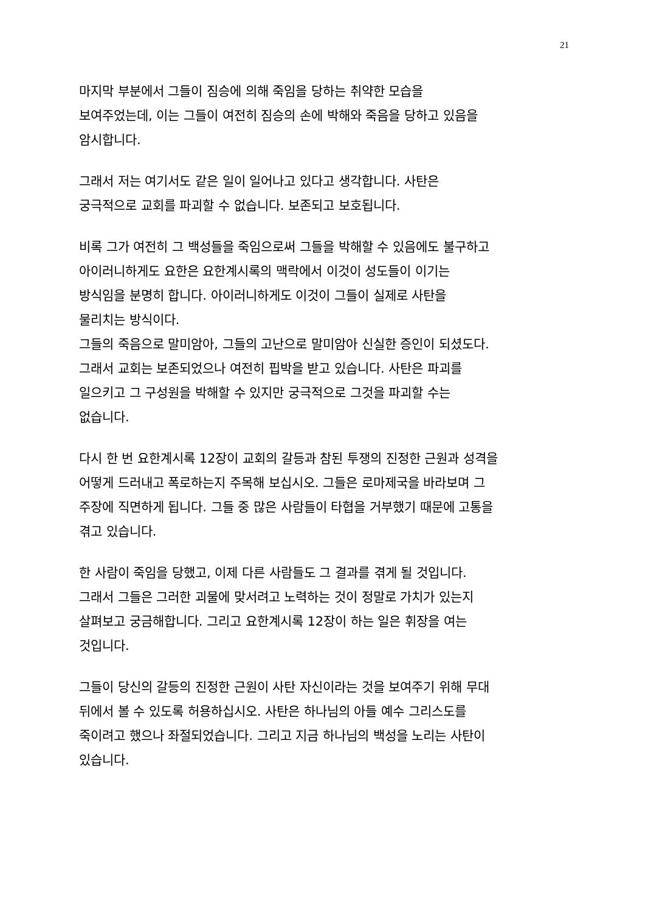21
마지막 부분에서 그들이 짐승에 의해 죽임을 당하는 취약한 모습을
보여주었는데, 이는 그들이 여전히 짐승의 손에 박해와 죽음을 당하고 있음을
암시합니다.
그래서 저는 여기서도 같은 일이 일어나고 있다고 생각합니다. 사탄은
궁극적으로 교회를 파괴할 수 없습니다. 보존되고 보호됩니다.
비록 그가 여전히 그 백성들을 죽임으로써 그들을 박해할 수 있음에도 불구하고
아이러니하게도 요한은 요한계시록의 맥락에서 이것이 성도들이 이기는
방식임을 분명히 합니다. 아이러니하게도 이것이 그들이 실제로 사탄을
물리치는 방식이다.
그들의 죽음으로 말미암아, 그들의 고난으로 말미암아 신실한 증인이 되셨도다.
그래서 교회는 보존되었으나 여전히 핍박을 받고 있습니다. 사탄은 파괴를
일으키고 그 구성원을 박해할 수 있지만 궁극적으로 그것을 파괴할 수는
없습니다.
다시 한 번 요한계시록 12장이 교회의 갈등과 참된 투쟁의 진정한 근원과 성격을
어떻게 드러내고 폭로하는지 주목해 보십시오. 그들은 로마제국을 바라보며 그
주장에 직면하게 됩니다. 그들 중 많은 사람들이 타협을 거부했기 때문에 고통을
겪고 있습니다.
한 사람이 죽임을 당했고, 이제 다른 사람들도 그 결과를 겪게 될 것입니다.
그래서 그들은 그러한 괴물에 맞서려고 노력하는 것이 정말로 가치가 있는지
살펴보고 궁금해합니다. 그리고 요한계시록 12장이 하는 일은 휘장을 여는
것입니다.
그들이 당신의 갈등의 진정한 근원이 사탄 자신이라는 것을 보여주기 위해 무대
뒤에서 볼 수 있도록 허용하십시오. 사탄은 하나님의 아들 예수 그리스도를
죽이려고 했으나 좌절되었습니다. 그리고 지금 하나님의 백성을 노리는 사탄이
있습니다.